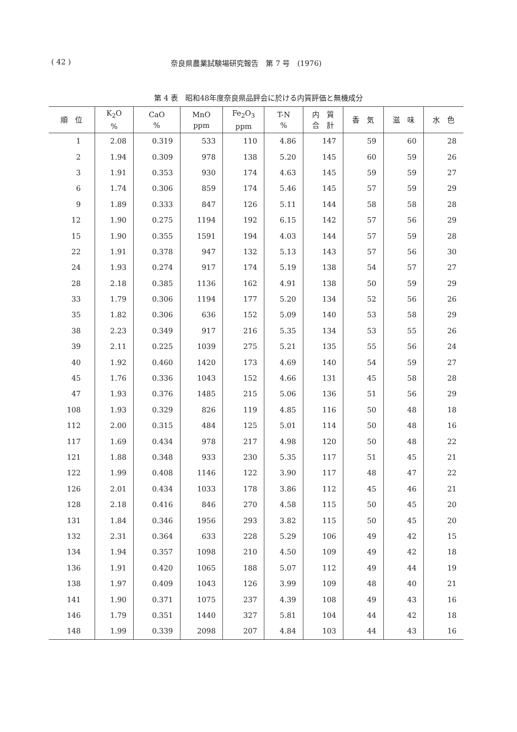( 42 ) 奈良県農業試験場研究報告　第 7 号　(1976)
第 4 表　昭和48年度奈良県品評会に於ける内質評価と無機成分
| 順 位 | K<sub>2</sub>O % | CaO % | MnO ppm | Fe<sub>2</sub>O<sub>3</sub> ppm | T-N % | 内 質 合 計 | 香 気 | 滋 味 | 水 色 |
| --- | --- | --- | --- | --- | --- | --- | --- | --- | --- |
| 1 | 2.08 | 0.319 | 533 | 110 | 4.86 | 147 | 59 | 60 | 28 |
| 2 | 1.94 | 0.309 | 978 | 138 | 5.20 | 145 | 60 | 59 | 26 |
| 3 | 1.91 | 0.353 | 930 | 174 | 4.63 | 145 | 59 | 59 | 27 |
| 6 | 1.74 | 0.306 | 859 | 174 | 5.46 | 145 | 57 | 59 | 29 |
| 9 | 1.89 | 0.333 | 847 | 126 | 5.11 | 144 | 58 | 58 | 28 |
| 12 | 1.90 | 0.275 | 1194 | 192 | 6.15 | 142 | 57 | 56 | 29 |
| 15 | 1.90 | 0.355 | 1591 | 194 | 4.03 | 144 | 57 | 59 | 28 |
| 22 | 1.91 | 0.378 | 947 | 132 | 5.13 | 143 | 57 | 56 | 30 |
| 24 | 1.93 | 0.274 | 917 | 174 | 5.19 | 138 | 54 | 57 | 27 |
| 28 | 2.18 | 0.385 | 1136 | 162 | 4.91 | 138 | 50 | 59 | 29 |
| 33 | 1.79 | 0.306 | 1194 | 177 | 5.20 | 134 | 52 | 56 | 26 |
| 35 | 1.82 | 0.306 | 636 | 152 | 5.09 | 140 | 53 | 58 | 29 |
| 38 | 2.23 | 0.349 | 917 | 216 | 5.35 | 134 | 53 | 55 | 26 |
| 39 | 2.11 | 0.225 | 1039 | 275 | 5.21 | 135 | 55 | 56 | 24 |
| 40 | 1.92 | 0.460 | 1420 | 173 | 4.69 | 140 | 54 | 59 | 27 |
| 45 | 1.76 | 0.336 | 1043 | 152 | 4.66 | 131 | 45 | 58 | 28 |
| 47 | 1.93 | 0.376 | 1485 | 215 | 5.06 | 136 | 51 | 56 | 29 |
| 108 | 1.93 | 0.329 | 826 | 119 | 4.85 | 116 | 50 | 48 | 18 |
| 112 | 2.00 | 0.315 | 484 | 125 | 5.01 | 114 | 50 | 48 | 16 |
| 117 | 1.69 | 0.434 | 978 | 217 | 4.98 | 120 | 50 | 48 | 22 |
| 121 | 1.88 | 0.348 | 933 | 230 | 5.35 | 117 | 51 | 45 | 21 |
| 122 | 1.99 | 0.408 | 1146 | 122 | 3.90 | 117 | 48 | 47 | 22 |
| 126 | 2.01 | 0.434 | 1033 | 178 | 3.86 | 112 | 45 | 46 | 21 |
| 128 | 2.18 | 0.416 | 846 | 270 | 4.58 | 115 | 50 | 45 | 20 |
| 131 | 1.84 | 0.346 | 1956 | 293 | 3.82 | 115 | 50 | 45 | 20 |
| 132 | 2.31 | 0.364 | 633 | 228 | 5.29 | 106 | 49 | 42 | 15 |
| 134 | 1.94 | 0.357 | 1098 | 210 | 4.50 | 109 | 49 | 42 | 18 |
| 136 | 1.91 | 0.420 | 1065 | 188 | 5.07 | 112 | 49 | 44 | 19 |
| 138 | 1.97 | 0.409 | 1043 | 126 | 3.99 | 109 | 48 | 40 | 21 |
| 141 | 1.90 | 0.371 | 1075 | 237 | 4.39 | 108 | 49 | 43 | 16 |
| 146 | 1.79 | 0.351 | 1440 | 327 | 5.81 | 104 | 44 | 42 | 18 |
| 148 | 1.99 | 0.339 | 2098 | 207 | 4.84 | 103 | 44 | 43 | 16 |